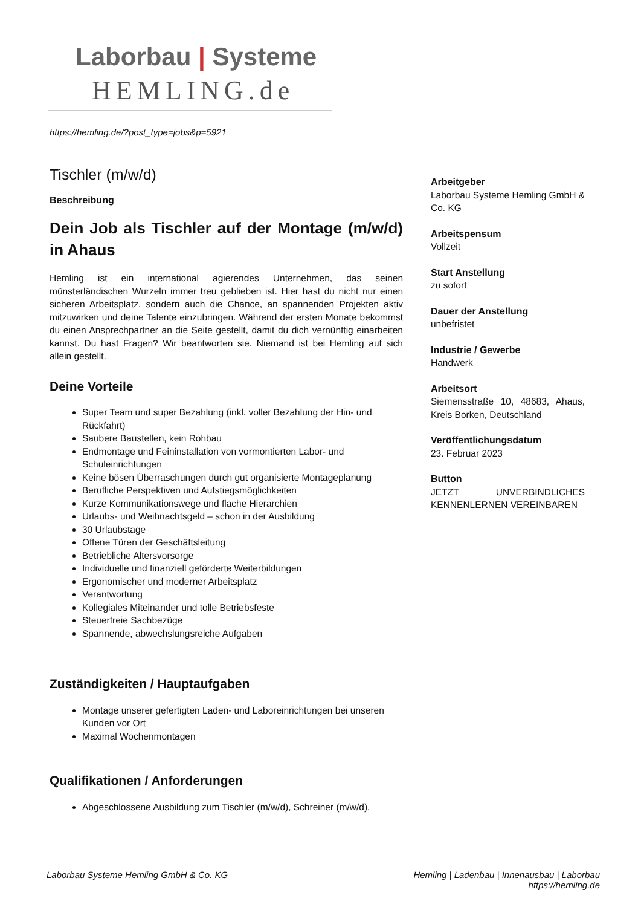Laborbau | Systeme
HEMLING.de
https://hemling.de/?post_type=jobs&p=5921
Tischler (m/w/d)
Beschreibung
Dein Job als Tischler auf der Montage (m/w/d) in Ahaus
Hemling ist ein international agierendes Unternehmen, das seinen münsterländischen Wurzeln immer treu geblieben ist. Hier hast du nicht nur einen sicheren Arbeitsplatz, sondern auch die Chance, an spannenden Projekten aktiv mitzuwirken und deine Talente einzubringen. Während der ersten Monate bekommst du einen Ansprechpartner an die Seite gestellt, damit du dich vernünftig einarbeiten kannst. Du hast Fragen? Wir beantworten sie. Niemand ist bei Hemling auf sich allein gestellt.
Deine Vorteile
Super Team und super Bezahlung (inkl. voller Bezahlung der Hin- und Rückfahrt)
Saubere Baustellen, kein Rohbau
Endmontage und Feininstallation von vormontierten Labor- und Schuleinrichtungen
Keine bösen Überraschungen durch gut organisierte Montageplanung
Berufliche Perspektiven und Aufstiegsmöglichkeiten
Kurze Kommunikationswege und flache Hierarchien
Urlaubs- und Weihnachtsgeld – schon in der Ausbildung
30 Urlaubstage
Offene Türen der Geschäftsleitung
Betriebliche Altersvorsorge
Individuelle und finanziell geförderte Weiterbildungen
Ergonomischer und moderner Arbeitsplatz
Verantwortung
Kollegiales Miteinander und tolle Betriebsfeste
Steuerfreie Sachbezüge
Spannende, abwechslungsreiche Aufgaben
Zuständigkeiten / Hauptaufgaben
Montage unserer gefertigten Laden- und Laboreinrichtungen bei unseren Kunden vor Ort
Maximal Wochenmontagen
Qualifikationen / Anforderungen
Abgeschlossene Ausbildung zum Tischler (m/w/d), Schreiner (m/w/d),
Arbeitgeber
Laborbau Systeme Hemling GmbH & Co. KG
Arbeitspensum
Vollzeit
Start Anstellung
zu sofort
Dauer der Anstellung
unbefristet
Industrie / Gewerbe
Handwerk
Arbeitsort
Siemensstraße 10, 48683, Ahaus, Kreis Borken, Deutschland
Veröffentlichungsdatum
23. Februar 2023
Button
JETZT UNVERBINDLICHES KENNENLERNEN VEREINBAREN
Laborbau Systeme Hemling GmbH & Co. KG
Hemling | Ladenbau | Innenausbau | Laborbau
https://hemling.de